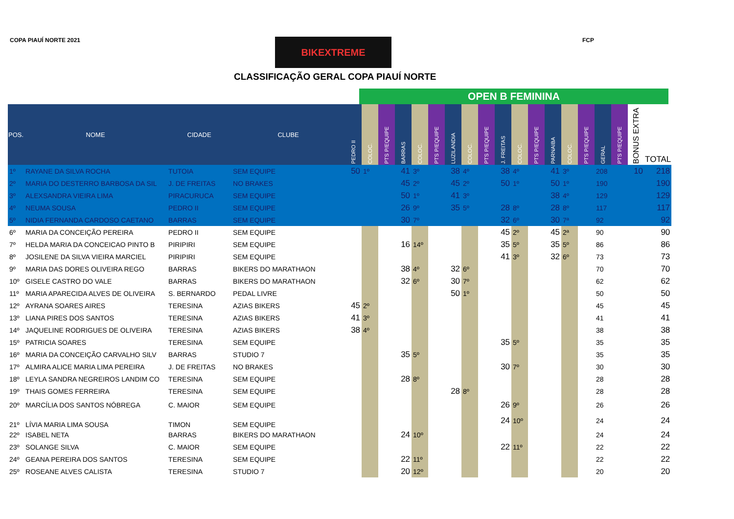COPA PIAUÍ NORTE 2021 BIKEXTREME FCP
CLASSIFICAÇÃO GERAL COPA PIAUÍ NORTE
OPEN B FEMININA
| POS. | NOME | CIDADE | CLUBE | PEDRO II | COLOC. | PTS P/EQUIPE | BARRAS | COLOC. | PTS P/EQUIPE | LUZILANDIA | COLOC. | PTS P/EQUIPE | J. FREITAS | COLOC. | PTS P/EQUIPE | PARNAIBA | COLOC. | PTS P/EQUIPE | GERAL | PTS P/EQUIPE | BONUS EXTRA | TOTAL |
| --- | --- | --- | --- | --- | --- | --- | --- | --- | --- | --- | --- | --- | --- | --- | --- | --- | --- | --- | --- | --- | --- | --- |
| 1º | RAYANE DA SILVA ROCHA | TUTOIA | SEM EQUIPE | 50 | 1º | | 41 | 3º | | 38 | 4º | | 38 | 4º | | 41 | 3º | | 208 | | 10 | 218 |
| 2º | MARIA DO DESTERRO BARBOSA DA SIL | J. DE FREITAS | NO BRAKES | | | | 45 | 2º | | 45 | 2º | | 50 | 1º | | 50 | 1º | | 190 | | | 190 |
| 3º | ALEXSANDRA VIEIRA LIMA | PIRACURUCA | SEM EQUIPE | | | | 50 | 1º | | 41 | 3º | | | | | 38 | 4º | | 129 | | | 129 |
| 4º | NEUMA SOUSA | PEDRO II | SEM EQUIPE | | | | 26 | 9º | | 35 | 5º | | 28 | 8º | | 28 | 8º | | 117 | | | 117 |
| 5º | NIDIA FERNANDA CARDOSO CAETANO | BARRAS | SEM EQUIPE | | | | 30 | 7º | | | | | 32 | 6º | | 30 | 7ª | | 92 | | | 92 |
| 6º | MARIA DA CONCEIÇÃO PEREIRA | PEDRO II | SEM EQUIPE | | | | | | | | | | 45 | 2º | | 45 | 2ª | | 90 | | | 90 |
| 7º | HELDA MARIA DA CONCEICAO PINTO B | PIRIPIRI | SEM EQUIPE | | | | 16 | 14º | | | | | 35 | 5º | | 35 | 5º | | 86 | | | 86 |
| 8º | JOSILENE DA SILVA VIEIRA MARCIEL | PIRIPIRI | SEM EQUIPE | | | | | | | | | | 41 | 3º | | 32 | 6º | | 73 | | | 73 |
| 9º | MARIA DAS DORES OLIVEIRA REGO | BARRAS | BIKERS DO MARATHAON | | | | 38 | 4º | | 32 | 6º | | | | | | | | 70 | | | 70 |
| 10º | GISELE CASTRO DO VALE | BARRAS | BIKERS DO MARATHAON | | | | 32 | 6º | | 30 | 7º | | | | | | | | 62 | | | 62 |
| 11º | MARIA APARECIDA ALVES DE OLIVEIRA | S. BERNARDO | PEDAL LIVRE | | | | | | | 50 | 1º | | | | | | | | 50 | | | 50 |
| 12º | AYRANA SOARES AIRES | TERESINA | AZIAS BIKERS | 45 | 2º | | | | | | | | | | | | | | 45 | | | 45 |
| 13º | LIANA PIRES DOS SANTOS | TERESINA | AZIAS BIKERS | 41 | 3º | | | | | | | | | | | | | | 41 | | | 41 |
| 14º | JAQUELINE RODRIGUES DE OLIVEIRA | TERESINA | AZIAS BIKERS | 38 | 4º | | | | | | | | | | | | | | 38 | | | 38 |
| 15º | PATRICIA SOARES | TERESINA | SEM EQUIPE | | | | | | | | | | 35 | 5º | | | | | 35 | | | 35 |
| 16º | MARIA DA CONCEIÇÃO CARVALHO SILV | BARRAS | STUDIO 7 | | | | 35 | 5º | | | | | | | | | | | 35 | | | 35 |
| 17º | ALMIRA ALICE MARIA LIMA PEREIRA | J. DE FREITAS | NO BRAKES | | | | | | | | | | 30 | 7º | | | | | 30 | | | 30 |
| 18º | LEYLA SANDRA NEGREIROS LANDIM CO | TERESINA | SEM EQUIPE | | | | 28 | 8º | | | | | | | | | | | 28 | | | 28 |
| 19º | THAIS GOMES FERREIRA | TERESINA | SEM EQUIPE | | | | | | | 28 | 8º | | | | | | | | 28 | | | 28 |
| 20º | MARCÍLIA DOS SANTOS NÓBREGA | C. MAIOR | SEM EQUIPE | | | | | | | | | | 26 | 9º | | | | | 26 | | | 26 |
| 21º | LÍVIA MARIA LIMA SOUSA | TIMON | SEM EQUIPE | | | | | | | | | | 24 | 10º | | | | | 24 | | | 24 |
| 22º | ISABEL NETA | BARRAS | BIKERS DO MARATHAON | | | | 24 | 10º | | | | | | | | | | | 24 | | | 24 |
| 23º | SOLANGE SILVA | C. MAIOR | SEM EQUIPE | | | | | | | | | | 22 | 11º | | | | | 22 | | | 22 |
| 24º | GEANA PEREIRA DOS SANTOS | TERESINA | SEM EQUIPE | | | | 22 | 11º | | | | | | | | | | | 22 | | | 22 |
| 25º | ROSEANE ALVES CALISTA | TERESINA | STUDIO 7 | | | | 20 | 12º | | | | | | | | | | | 20 | | | 20 |